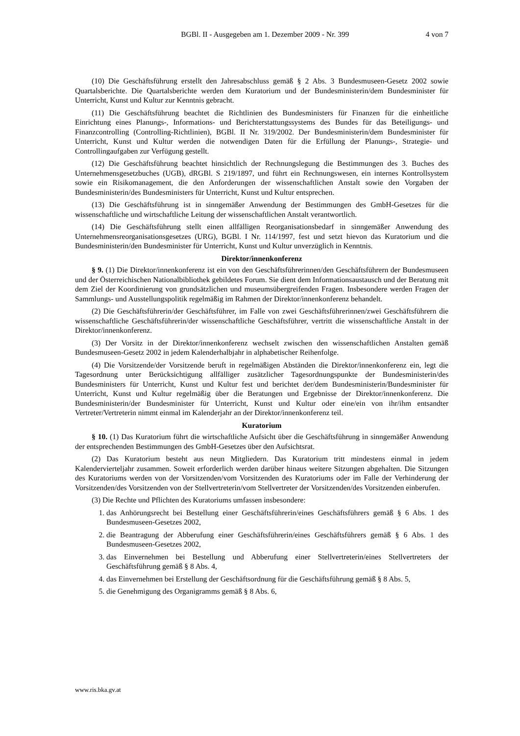BGBl. II - Ausgegeben am 1. Dezember 2009 - Nr. 399 4 von 7
(10) Die Geschäftsführung erstellt den Jahresabschluss gemäß § 2 Abs. 3 Bundesmuseen-Gesetz 2002 sowie Quartalsberichte. Die Quartalsberichte werden dem Kuratorium und der Bundesministerin/dem Bundesminister für Unterricht, Kunst und Kultur zur Kenntnis gebracht.
(11) Die Geschäftsführung beachtet die Richtlinien des Bundesministers für Finanzen für die einheitliche Einrichtung eines Planungs-, Informations- und Berichterstattungssystems des Bundes für das Beteiligungs- und Finanzcontrolling (Controlling-Richtlinien), BGBl. II Nr. 319/2002. Der Bundesministerin/dem Bundesminister für Unterricht, Kunst und Kultur werden die notwendigen Daten für die Erfüllung der Planungs-, Strategie- und Controllingaufgaben zur Verfügung gestellt.
(12) Die Geschäftsführung beachtet hinsichtlich der Rechnungslegung die Bestimmungen des 3. Buches des Unternehmensgesetzbuches (UGB), dRGBl. S 219/1897, und führt ein Rechnungswesen, ein internes Kontrollsystem sowie ein Risikomanagement, die den Anforderungen der wissenschaftlichen Anstalt sowie den Vorgaben der Bundesministerin/des Bundesministers für Unterricht, Kunst und Kultur entsprechen.
(13) Die Geschäftsführung ist in sinngemäßer Anwendung der Bestimmungen des GmbH-Gesetzes für die wissenschaftliche und wirtschaftliche Leitung der wissenschaftlichen Anstalt verantwortlich.
(14) Die Geschäftsführung stellt einen allfälligen Reorganisationsbedarf in sinngemäßer Anwendung des Unternehmensreorganisationsgesetzes (URG), BGBl. I Nr. 114/1997, fest und setzt hievon das Kuratorium und die Bundesministerin/den Bundesminister für Unterricht, Kunst und Kultur unverzüglich in Kenntnis.
Direktor/innenkonferenz
§ 9. (1) Die Direktor/innenkonferenz ist ein von den Geschäftsführerinnen/den Geschäftsführern der Bundesmuseen und der Österreichischen Nationalbibliothek gebildetes Forum. Sie dient dem Informationsaustausch und der Beratung mit dem Ziel der Koordinierung von grundsätzlichen und museumsübergreifenden Fragen. Insbesondere werden Fragen der Sammlungs- und Ausstellungspolitik regelmäßig im Rahmen der Direktor/innenkonferenz behandelt.
(2) Die Geschäftsführerin/der Geschäftsführer, im Falle von zwei Geschäftsführerinnen/zwei Geschäftsführern die wissenschaftliche Geschäftsführerin/der wissenschaftliche Geschäftsführer, vertritt die wissenschaftliche Anstalt in der Direktor/innenkonferenz.
(3) Der Vorsitz in der Direktor/innenkonferenz wechselt zwischen den wissenschaftlichen Anstalten gemäß Bundesmuseen-Gesetz 2002 in jedem Kalenderhalbjahr in alphabetischer Reihenfolge.
(4) Die Vorsitzende/der Vorsitzende beruft in regelmäßigen Abständen die Direktor/innenkonferenz ein, legt die Tagesordnung unter Berücksichtigung allfälliger zusätzlicher Tagesordnungspunkte der Bundesministerin/des Bundesministers für Unterricht, Kunst und Kultur fest und berichtet der/dem Bundesministerin/Bundesminister für Unterricht, Kunst und Kultur regelmäßig über die Beratungen und Ergebnisse der Direktor/innenkonferenz. Die Bundesministerin/der Bundesminister für Unterricht, Kunst und Kultur oder eine/ein von ihr/ihm entsandter Vertreter/Vertreterin nimmt einmal im Kalenderjahr an der Direktor/innenkonferenz teil.
Kuratorium
§ 10. (1) Das Kuratorium führt die wirtschaftliche Aufsicht über die Geschäftsführung in sinngemäßer Anwendung der entsprechenden Bestimmungen des GmbH-Gesetzes über den Aufsichtsrat.
(2) Das Kuratorium besteht aus neun Mitgliedern. Das Kuratorium tritt mindestens einmal in jedem Kalendervierteljahr zusammen. Soweit erforderlich werden darüber hinaus weitere Sitzungen abgehalten. Die Sitzungen des Kuratoriums werden von der Vorsitzenden/vom Vorsitzenden des Kuratoriums oder im Falle der Verhinderung der Vorsitzenden/des Vorsitzenden von der Stellvertreterin/vom Stellvertreter der Vorsitzenden/des Vorsitzenden einberufen.
(3) Die Rechte und Pflichten des Kuratoriums umfassen insbesondere:
1. das Anhörungsrecht bei Bestellung einer Geschäftsführerin/eines Geschäftsführers gemäß § 6 Abs. 1 des Bundesmuseen-Gesetzes 2002,
2. die Beantragung der Abberufung einer Geschäftsführerin/eines Geschäftsführers gemäß § 6 Abs. 1 des Bundesmuseen-Gesetzes 2002,
3. das Einvernehmen bei Bestellung und Abberufung einer Stellvertreterin/eines Stellvertreters der Geschäftsführung gemäß § 8 Abs. 4,
4. das Einvernehmen bei Erstellung der Geschäftsordnung für die Geschäftsführung gemäß § 8 Abs. 5,
5. die Genehmigung des Organigramms gemäß § 8 Abs. 6,
www.ris.bka.gv.at